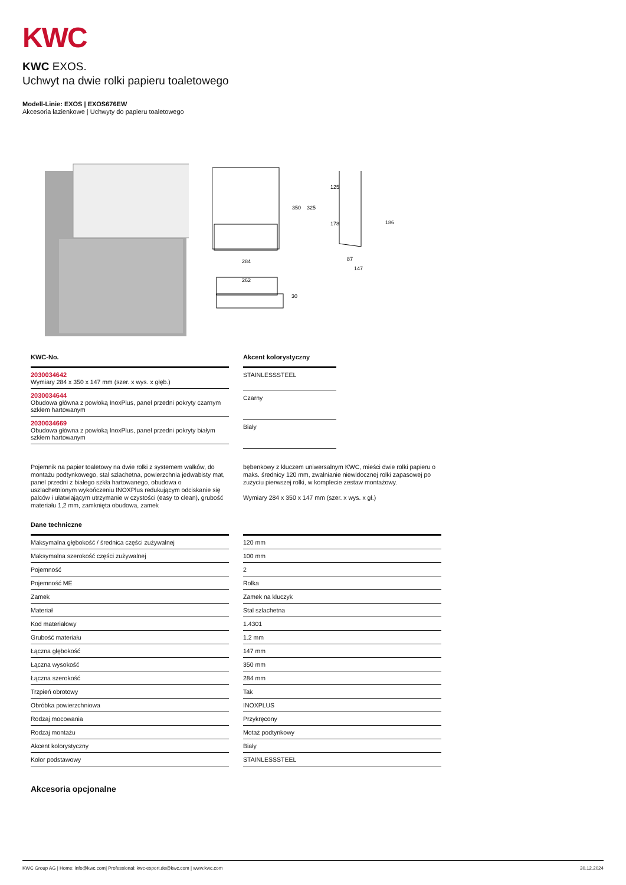KWC
KWC EXOS.
Uchwyt na dwie rolki papieru toaletowego
Modell-Linie: EXOS | EXOS676EW
Akcesoria łazienkowe | Uchwyty do papieru toaletowego
350
325
125
178
186
284
262
30
87
147
| KWC-No. |
| --- |
| 2030034642 Wymiary 284 x 350 x 147 mm (szer. x wys. x głęb.) |
| 2030034644 Obudowa główna z powłoką InoxPlus, panel przedni pokryty czarnym szkłem hartowanym |
| 2030034669 Obudowa główna z powłoką InoxPlus, panel przedni pokryty białym szkłem hartowanym |
| Akcent kolorystyczny |
| --- |
| STAINLESSSTEEL |
| Czarny |
| Biały |
Pojemnik na papier toaletowy na dwie rolki z systemem wałków, do montażu podtynkowego, stal szlachetna, powierzchnia jedwabisty mat, panel przedni z białego szkła hartowanego, obudowa o uszlachetnionym wykończeniu INOXPlus redukującym odciskanie się palców i ułatwiającym utrzymanie w czystości (easy to clean), grubość materiału 1,2 mm, zamknięta obudowa, zamek
bębenkowy z kluczem uniwersalnym KWC, mieści dwie rolki papieru o maks. średnicy 120 mm, zwalnianie niewidocznej rolki zapasowej po zużyciu pierwszej rolki, w komplecie zestaw montażowy.
Wymiary 284 x 350 x 147 mm (szer. x wys. x gł.)
| Dane techniczne | | |
| --- | --- | --- |
| Maksymalna głębokość / średnica części zużywalnej | | 120 mm |
| Maksymalna szerokość części zużywalnej | | 100 mm |
| Pojemność | | 2 |
| Pojemność ME | | Rolka |
| Zamek | | Zamek na kluczyk |
| Materiał | | Stal szlachetna |
| Kod materiałowy | | 1.4301 |
| Grubość materiału | | 1.2 mm |
| Łączna głębokość | | 147 mm |
| Łączna wysokość | | 350 mm |
| Łączna szerokość | | 284 mm |
| Trzpień obrotowy | | Tak |
| Obróbka powierzchniowa | | INOXPLUS |
| Rodzaj mocowania | | Przykręcony |
| Rodzaj montażu | | Motaż podtynkowy |
| Akcent kolorystyczny | | Biały |
| Kolor podstawowy | | STAINLESSSTEEL |
Akcesoria opcjonalne
KWC Group AG | Home: info@kwc.com| Professional: kwc-export.de@kwc.com | www.kwc.com 30.12.2024